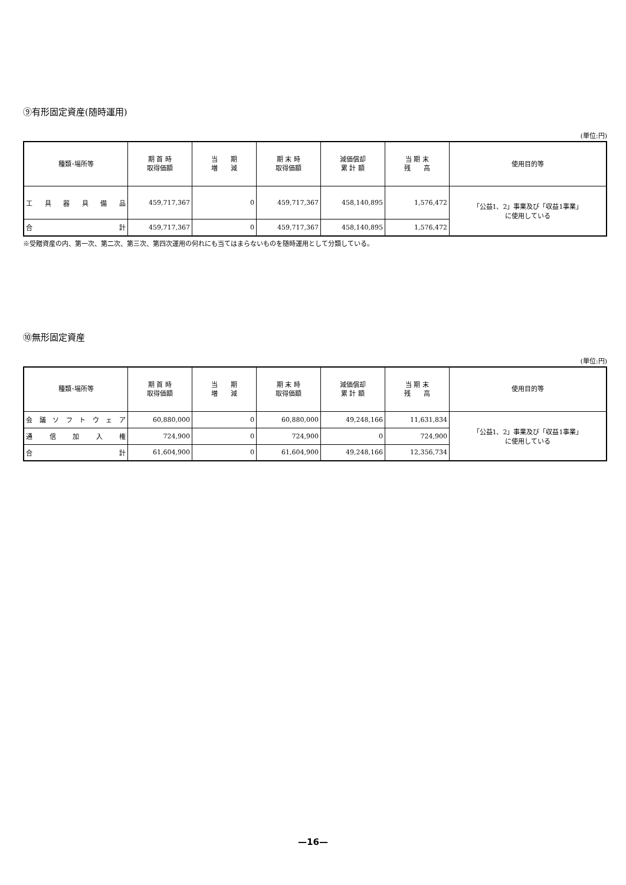⑨有形固定資産(随時運用)
(単位:円)
| 種類･場所等 | 期 首 時 取得価額 | 当 期 増 減 | 期 末 時 取得価額 | 減価償却 累 計 額 | 当 期 末 残 高 | 使用目的等 |
| --- | --- | --- | --- | --- | --- | --- |
| 工具器具備品 | 459,717,367 | 0 | 459,717,367 | 458,140,895 | 1,576,472 | 「公益1、2」事業及び「収益1事業」 に使用している |
| 合 計 | 459,717,367 | 0 | 459,717,367 | 458,140,895 | 1,576,472 | |
※受贈資産の内、第一次、第二次、第三次、第四次運用の何れにも当てはまらないものを随時運用として分類している。
⑩無形固定資産
(単位:円)
| 種類･場所等 | 期 首 時 取得価額 | 当 期 増 減 | 期 末 時 取得価額 | 減価償却 累 計 額 | 当 期 末 残 高 | 使用目的等 |
| --- | --- | --- | --- | --- | --- | --- |
| 会議ソフトウェア | 60,880,000 | 0 | 60,880,000 | 49,248,166 | 11,631,834 | 「公益1、2」事業及び「収益1事業」 に使用している |
| 通信加入権 | 724,900 | 0 | 724,900 | 0 | 724,900 | |
| 合 計 | 61,604,900 | 0 | 61,604,900 | 49,248,166 | 12,356,734 | |
—16—